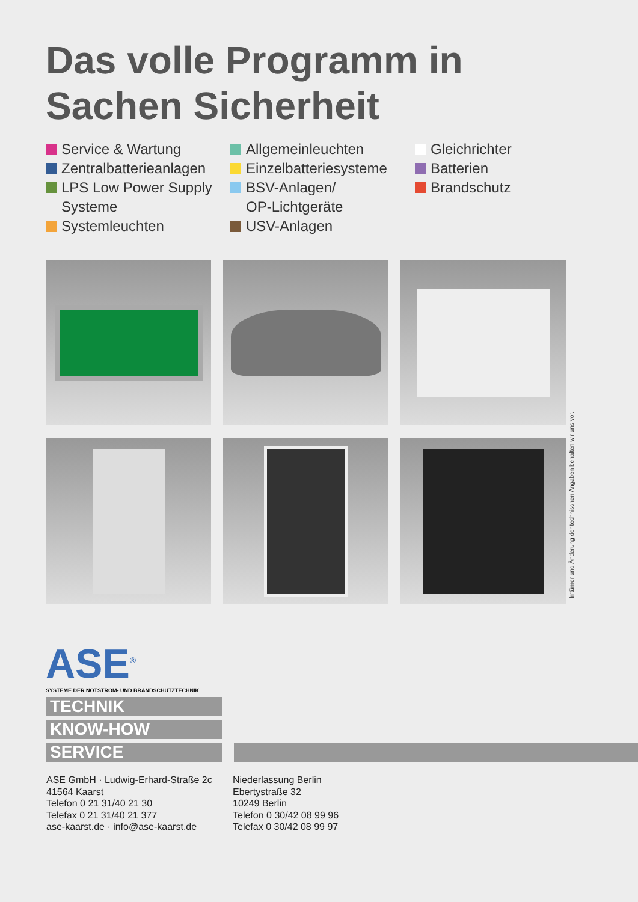Das volle Programm in
Sachen Sicherheit
Service & Wartung
Zentralbatterieanlagen
LPS Low Power Supply
Systeme
Systemleuchten
Allgemeinleuchten
Einzelbatteriesysteme
BSV-Anlagen/
OP-Lichtgeräte
USV-Anlagen
Gleichrichter
Batterien
Brandschutz
Irrtümer und Änderung der technischen Angaben behalten wir uns vor.
ASE<sup>®</sup>
SYSTEME DER NOTSTROM- UND BRANDSCHUTZTECHNIK
TECHNIK
KNOW-HOW
SERVICE
ASE GmbH · Ludwig-Erhard-Straße 2c
41564 Kaarst
Telefon 0 21 31/40 21 30
Telefax 0 21 31/40 21 377
ase-kaarst.de · info@ase-kaarst.de
Niederlassung Berlin
Ebertystraße 32
10249 Berlin
Telefon 0 30/42 08 99 96
Telefax 0 30/42 08 99 97